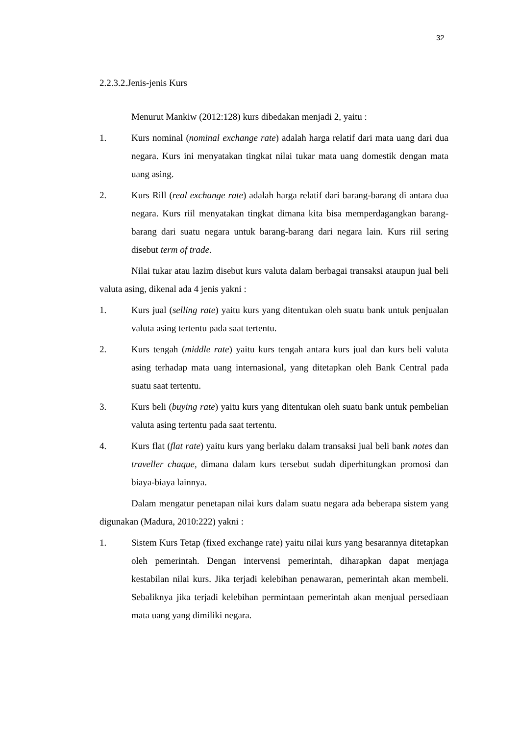32
2.2.3.2.Jenis-jenis Kurs
Menurut Mankiw (2012:128) kurs dibedakan menjadi 2, yaitu :
1. Kurs nominal (nominal exchange rate) adalah harga relatif dari mata uang dari dua negara. Kurs ini menyatakan tingkat nilai tukar mata uang domestik dengan mata uang asing.
2. Kurs Rill (real exchange rate) adalah harga relatif dari barang-barang di antara dua negara. Kurs riil menyatakan tingkat dimana kita bisa memperdagangkan barang-barang dari suatu negara untuk barang-barang dari negara lain. Kurs riil sering disebut term of trade.
Nilai tukar atau lazim disebut kurs valuta dalam berbagai transaksi ataupun jual beli valuta asing, dikenal ada 4 jenis yakni :
1. Kurs jual (selling rate) yaitu kurs yang ditentukan oleh suatu bank untuk penjualan valuta asing tertentu pada saat tertentu.
2. Kurs tengah (middle rate) yaitu kurs tengah antara kurs jual dan kurs beli valuta asing terhadap mata uang internasional, yang ditetapkan oleh Bank Central pada suatu saat tertentu.
3. Kurs beli (buying rate) yaitu kurs yang ditentukan oleh suatu bank untuk pembelian valuta asing tertentu pada saat tertentu.
4. Kurs flat (flat rate) yaitu kurs yang berlaku dalam transaksi jual beli bank notes dan traveller chaque, dimana dalam kurs tersebut sudah diperhitungkan promosi dan biaya-biaya lainnya.
Dalam mengatur penetapan nilai kurs dalam suatu negara ada beberapa sistem yang digunakan (Madura, 2010:222) yakni :
1. Sistem Kurs Tetap (fixed exchange rate) yaitu nilai kurs yang besarannya ditetapkan oleh pemerintah. Dengan intervensi pemerintah, diharapkan dapat menjaga kestabilan nilai kurs. Jika terjadi kelebihan penawaran, pemerintah akan membeli. Sebaliknya jika terjadi kelebihan permintaan pemerintah akan menjual persediaan mata uang yang dimiliki negara.